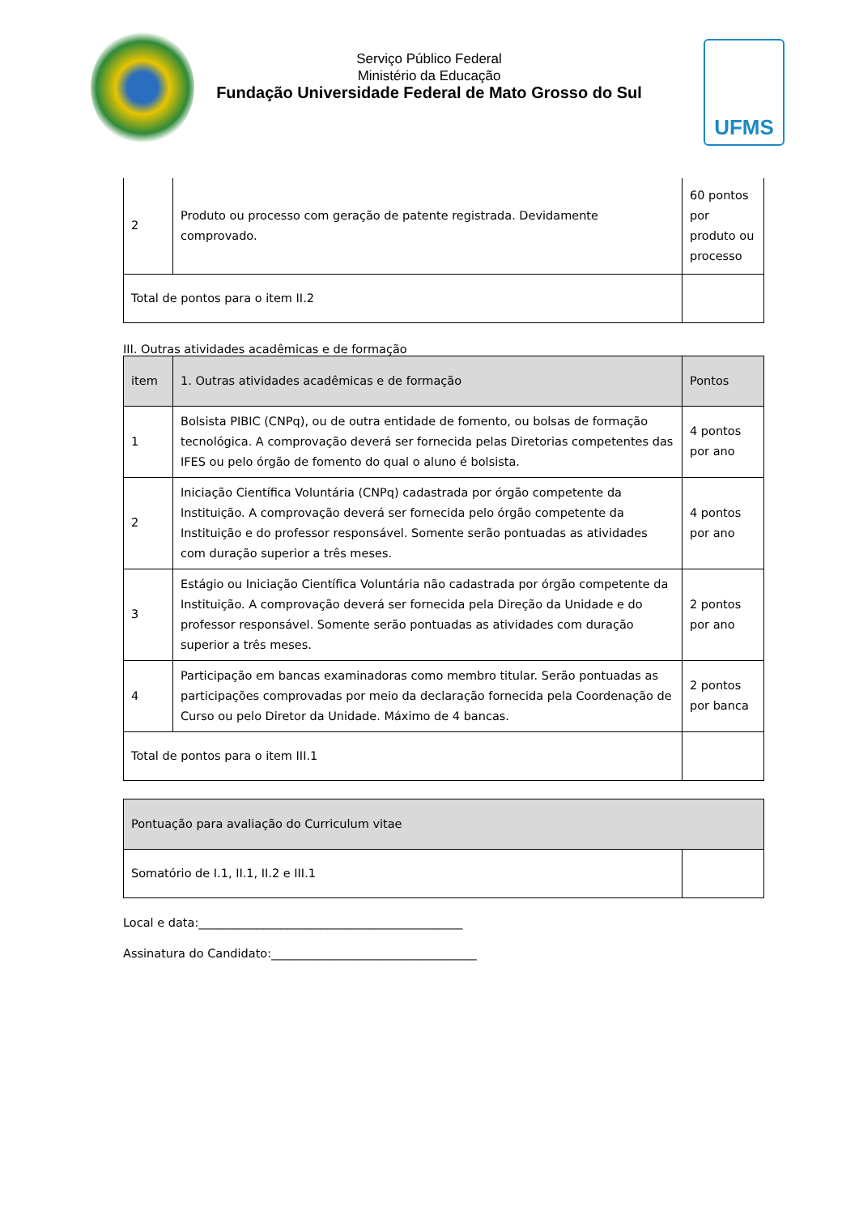Serviço Público Federal
Ministério da Educação
Fundação Universidade Federal de Mato Grosso do Sul
UFMS
| 2 | Produto ou processo com geração de patente registrada. Devidamente comprovado. | 60 pontos por produto ou processo |
| Total de pontos para o item II.2 | | |
III. Outras atividades acadêmicas e de formação
| item | 1. Outras atividades acadêmicas e de formação | Pontos |
| 1 | Bolsista PIBIC (CNPq), ou de outra entidade de fomento, ou bolsas de formação tecnológica. A comprovação deverá ser fornecida pelas Diretorias competentes das IFES ou pelo órgão de fomento do qual o aluno é bolsista. | 4 pontos por ano |
| 2 | Iniciação Científica Voluntária (CNPq) cadastrada por órgão competente da Instituição. A comprovação deverá ser fornecida pelo órgão competente da Instituição e do professor responsável. Somente serão pontuadas as atividades com duração superior a três meses. | 4 pontos por ano |
| 3 | Estágio ou Iniciação Científica Voluntária não cadastrada por órgão competente da Instituição. A comprovação deverá ser fornecida pela Direção da Unidade e do professor responsável. Somente serão pontuadas as atividades com duração superior a três meses. | 2 pontos por ano |
| 4 | Participação em bancas examinadoras como membro titular. Serão pontuadas as participações comprovadas por meio da declaração fornecida pela Coordenação de Curso ou pelo Diretor da Unidade. Máximo de 4 bancas. | 2 pontos por banca |
| Total de pontos para o item III.1 | | |
| Pontuação para avaliação do Curriculum vitae | |
| Somatório de I.1, II.1, II.2 e III.1 | |
Local e data:_____________________________________________
Assinatura do Candidato:___________________________________